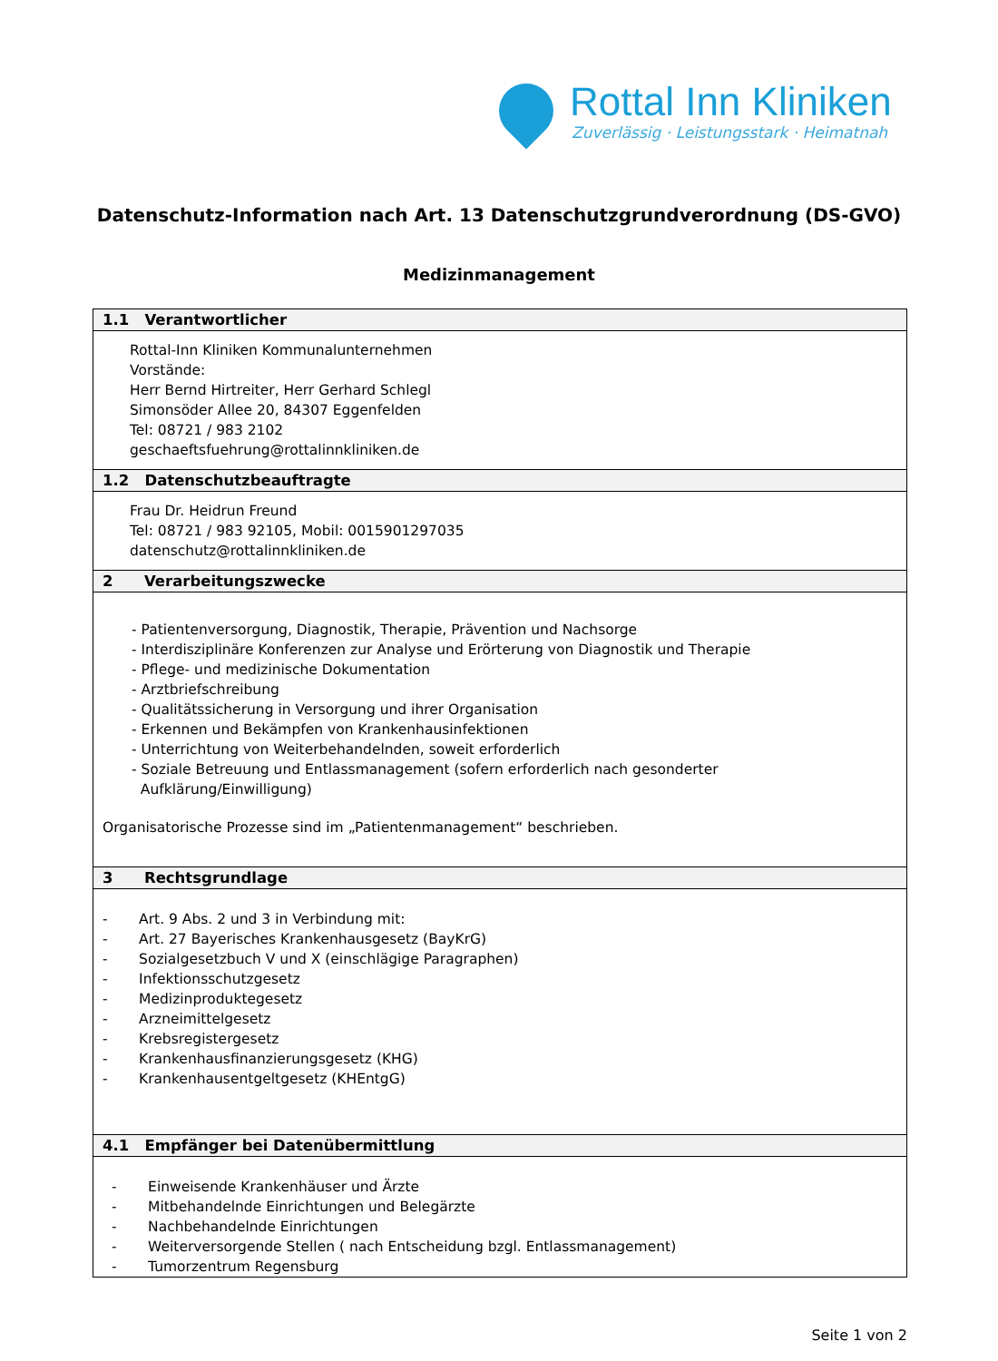Rottal Inn Kliniken
Zuverlässig · Leistungsstark · Heimatnah
Datenschutz-Information nach Art. 13 Datenschutzgrundverordnung (DS-GVO)
Medizinmanagement
| 1.1 Verantwortlicher |
| --- |
| Rottal-Inn Kliniken Kommunalunternehmen Vorstände: Herr Bernd Hirtreiter, Herr Gerhard Schlegl Simonsöder Allee 20, 84307 Eggenfelden Tel: 08721 / 983 2102 geschaeftsfuehrung@rottalinnkliniken.de |
| 1.2 Datenschutzbeauftragte |
| Frau Dr. Heidrun Freund Tel: 08721 / 983 92105, Mobil: 0015901297035 datenschutz@rottalinnkliniken.de |
| 2 Verarbeitungszwecke |
| - Patientenversorgung, Diagnostik, Therapie, Prävention und Nachsorge - Interdisziplinäre Konferenzen zur Analyse und Erörterung von Diagnostik und Therapie - Pflege- und medizinische Dokumentation - Arztbriefschreibung - Qualitätssicherung in Versorgung und ihrer Organisation - Erkennen und Bekämpfen von Krankenhausinfektionen - Unterrichtung von Weiterbehandelnden, soweit erforderlich - Soziale Betreuung und Entlassmanagement (sofern erforderlich nach gesonderter Aufklärung/Einwilligung) Organisatorische Prozesse sind im „Patientenmanagement“ beschrieben. |
| 3 Rechtsgrundlage |
| - Art. 9 Abs. 2 und 3 in Verbindung mit: - Art. 27 Bayerisches Krankenhausgesetz (BayKrG) - Sozialgesetzbuch V und X (einschlägige Paragraphen) - Infektionsschutzgesetz - Medizinproduktegesetz - Arzneimittelgesetz - Krebsregistergesetz - Krankenhausfinanzierungsgesetz (KHG) - Krankenhausentgeltgesetz (KHEntgG) |
| 4.1 Empfänger bei Datenübermittlung |
| - Einweisende Krankenhäuser und Ärzte - Mitbehandelnde Einrichtungen und Belegärzte - Nachbehandelnde Einrichtungen - Weiterversorgende Stellen ( nach Entscheidung bzgl. Entlassmanagement) - Tumorzentrum Regensburg |
Seite 1 von 2